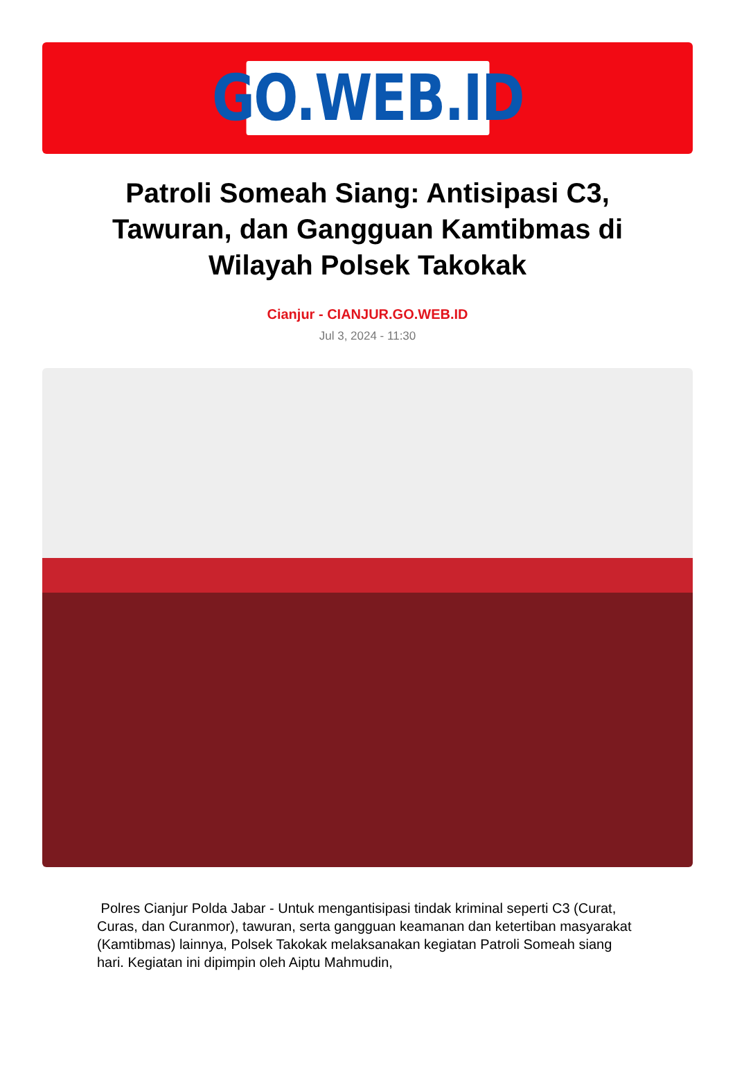GO.WEB.ID
Patroli Someah Siang: Antisipasi C3, Tawuran, dan Gangguan Kamtibmas di Wilayah Polsek Takokak
Cianjur - CIANJUR.GO.WEB.ID
Jul 3, 2024 - 11:30
Polres Cianjur Polda Jabar - Untuk mengantisipasi tindak kriminal seperti C3 (Curat, Curas, dan Curanmor), tawuran, serta gangguan keamanan dan ketertiban masyarakat (Kamtibmas) lainnya, Polsek Takokak melaksanakan kegiatan Patroli Someah siang hari. Kegiatan ini dipimpin oleh Aiptu Mahmudin,